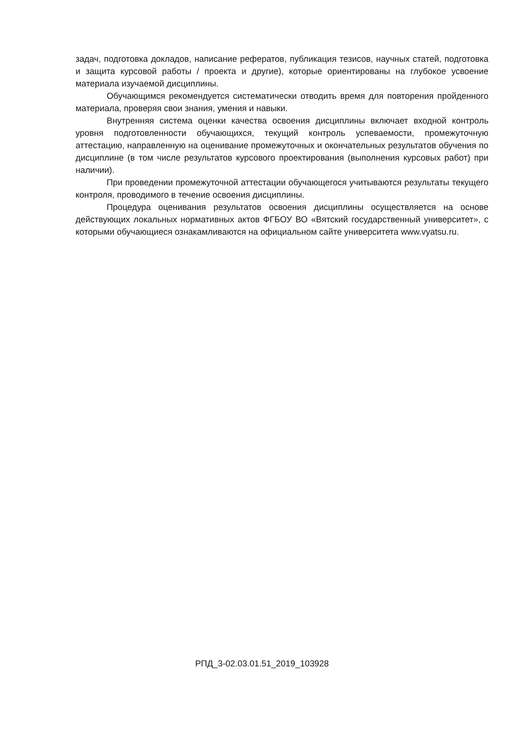задач, подготовка докладов, написание рефератов, публикация тезисов, научных статей, подготовка и защита курсовой работы / проекта и другие), которые ориентированы на глубокое усвоение материала изучаемой дисциплины.
Обучающимся рекомендуется систематически отводить время для повторения пройденного материала, проверяя свои знания, умения и навыки.
Внутренняя система оценки качества освоения дисциплины включает входной контроль уровня подготовленности обучающихся, текущий контроль успеваемости, промежуточную аттестацию, направленную на оценивание промежуточных и окончательных результатов обучения по дисциплине (в том числе результатов курсового проектирования (выполнения курсовых работ) при наличии).
При проведении промежуточной аттестации обучающегося учитываются результаты текущего контроля, проводимого в течение освоения дисциплины.
Процедура оценивания результатов освоения дисциплины осуществляется на основе действующих локальных нормативных актов ФГБОУ ВО «Вятский государственный университет», с которыми обучающиеся ознакамливаются на официальном сайте университета www.vyatsu.ru.
РПД_3-02.03.01.51_2019_103928